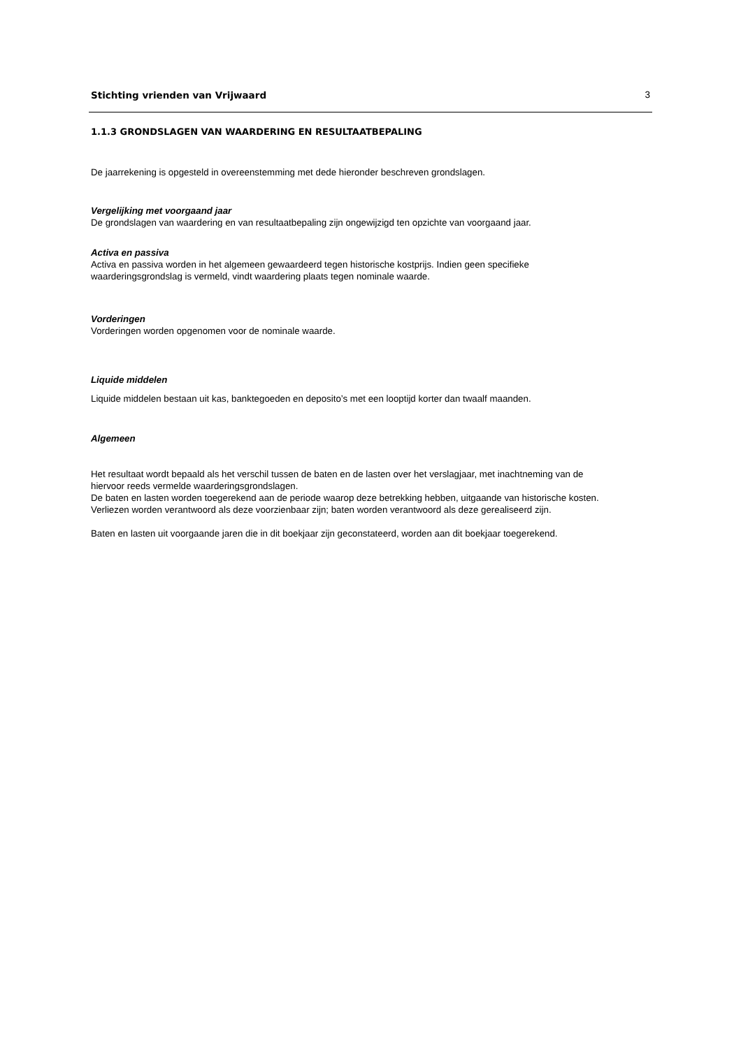Stichting vrienden van Vrijwaard 3
1.1.3 GRONDSLAGEN VAN WAARDERING EN RESULTAATBEPALING
De jaarrekening is opgesteld in overeenstemming met dede hieronder beschreven grondslagen.
Vergelijking met voorgaand jaar
De grondslagen van waardering en van resultaatbepaling zijn ongewijzigd ten opzichte van voorgaand jaar.
Activa en passiva
Activa en passiva worden in het algemeen gewaardeerd tegen historische kostprijs. Indien geen specifieke
waarderingsgrondslag is vermeld, vindt waardering plaats tegen nominale waarde.
Vorderingen
Vorderingen worden opgenomen voor de nominale waarde.
Liquide middelen
Liquide middelen bestaan uit kas, banktegoeden en deposito’s met een looptijd korter dan twaalf maanden.
Algemeen
Het resultaat wordt bepaald als het verschil tussen de baten en de lasten over het verslagjaar, met inachtneming van de
hiervoor reeds vermelde waarderingsgrondslagen.
De baten en lasten worden toegerekend aan de periode waarop deze betrekking hebben, uitgaande van historische kosten.
Verliezen worden verantwoord als deze voorzienbaar zijn; baten worden verantwoord als deze gerealiseerd zijn.
Baten en lasten uit voorgaande jaren die in dit boekjaar zijn geconstateerd, worden aan dit boekjaar toegerekend.